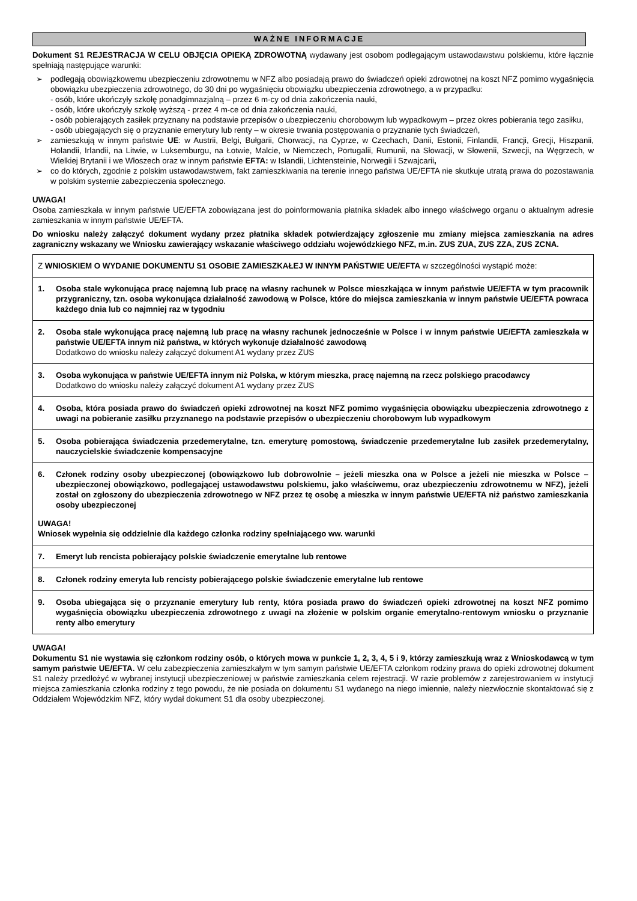WAŻNE INFORMACJE
Dokument S1 REJESTRACJA W CELU OBJĘCIA OPIEKĄ ZDROWOTNĄ wydawany jest osobom podlegającym ustawodawstwu polskiemu, które łącznie spełniają następujące warunki:
➢ podlegają obowiązkowemu ubezpieczeniu zdrowotnemu w NFZ albo posiadają prawo do świadczeń opieki zdrowotnej na koszt NFZ pomimo wygaśnięcia obowiązku ubezpieczenia zdrowotnego, do 30 dni po wygaśnięciu obowiązku ubezpieczenia zdrowotnego, a w przypadku:
- osób, które ukończyły szkołę ponadgimnazjalną – przez 6 m-cy od dnia zakończenia nauki,
- osób, które ukończyły szkołę wyższą - przez 4 m-ce od dnia zakończenia nauki,
- osób pobierających zasiłek przyznany na podstawie przepisów o ubezpieczeniu chorobowym lub wypadkowym – przez okres pobierania tego zasiłku,
- osób ubiegających się o przyznanie emerytury lub renty – w okresie trwania postępowania o przyznanie tych świadczeń,
➢ zamieszkują w innym państwie UE: w Austrii, Belgi, Bułgarii, Chorwacji, na Cyprze, w Czechach, Danii, Estonii, Finlandii, Francji, Grecji, Hiszpanii, Holandii, Irlandii, na Litwie, w Luksemburgu, na Łotwie, Malcie, w Niemczech, Portugalii, Rumunii, na Słowacji, w Słowenii, Szwecji, na Węgrzech, w Wielkiej Brytanii i we Włoszech oraz w innym państwie EFTA: w Islandii, Lichtensteinie, Norwegii i Szwajcarii,
➢ co do których, zgodnie z polskim ustawodawstwem, fakt zamieszkiwania na terenie innego państwa UE/EFTA nie skutkuje utratą prawa do pozostawania w polskim systemie zabezpieczenia społecznego.
UWAGA!
Osoba zamieszkała w innym państwie UE/EFTA zobowiązana jest do poinformowania płatnika składek albo innego właściwego organu o aktualnym adresie zamieszkania w innym państwie UE/EFTA.
Do wniosku należy załączyć dokument wydany przez płatnika składek potwierdzający zgłoszenie mu zmiany miejsca zamieszkania na adres zagraniczny wskazany we Wniosku zawierający wskazanie właściwego oddziału wojewódzkiego NFZ, m.in. ZUS ZUA, ZUS ZZA, ZUS ZCNA.
| Z WNIOSKIEM O WYDANIE DOKUMENTU S1 OSOBIE ZAMIESZKAŁEJ W INNYM PAŃSTWIE UE/EFTA w szczególności wystąpić może: |
| 1. Osoba stale wykonująca pracę najemną lub pracę na własny rachunek w Polsce mieszkająca w innym państwie UE/EFTA w tym pracownik przygraniczny, tzn. osoba wykonująca działalność zawodową w Polsce, które do miejsca zamieszkania w innym państwie UE/EFTA powraca każdego dnia lub co najmniej raz w tygodniu |
| 2. Osoba stale wykonująca pracę najemną lub pracę na własny rachunek jednocześnie w Polsce i w innym państwie UE/EFTA zamieszkała w państwie UE/EFTA innym niż państwa, w których wykonuje działalność zawodową Dodatkowo do wniosku należy załączyć dokument A1 wydany przez ZUS |
| 3. Osoba wykonująca w państwie UE/EFTA innym niż Polska, w którym mieszka, pracę najemną na rzecz polskiego pracodawcy Dodatkowo do wniosku należy załączyć dokument A1 wydany przez ZUS |
| 4. Osoba, która posiada prawo do świadczeń opieki zdrowotnej na koszt NFZ pomimo wygaśnięcia obowiązku ubezpieczenia zdrowotnego z uwagi na pobieranie zasiłku przyznanego na podstawie przepisów o ubezpieczeniu chorobowym lub wypadkowym |
| 5. Osoba pobierająca świadczenia przedemerytalne, tzn. emeryturę pomostową, świadczenie przedemerytalne lub zasiłek przedemerytalny, nauczycielskie świadczenie kompensacyjne |
| 6. Członek rodziny osoby ubezpieczonej (obowiązkowo lub dobrowolnie – jeżeli mieszka ona w Polsce a jeżeli nie mieszka w Polsce – ubezpieczonej obowiązkowo, podlegającej ustawodawstwu polskiemu, jako właściwemu, oraz ubezpieczeniu zdrowotnemu w NFZ), jeżeli został on zgłoszony do ubezpieczenia zdrowotnego w NFZ przez tę osobę a mieszka w innym państwie UE/EFTA niż państwo zamieszkania osoby ubezpieczonej UWAGA! Wniosek wypełnia się oddzielnie dla każdego członka rodziny spełniającego ww. warunki |
| 7. Emeryt lub rencista pobierający polskie świadczenie emerytalne lub rentowe |
| 8. Członek rodziny emeryta lub rencisty pobierającego polskie świadczenie emerytalne lub rentowe |
| 9. Osoba ubiegająca się o przyznanie emerytury lub renty, która posiada prawo do świadczeń opieki zdrowotnej na koszt NFZ pomimo wygaśnięcia obowiązku ubezpieczenia zdrowotnego z uwagi na złożenie w polskim organie emerytalno-rentowym wniosku o przyznanie renty albo emerytury |
UWAGA!
Dokumentu S1 nie wystawia się członkom rodziny osób, o których mowa w punkcie 1, 2, 3, 4, 5 i 9, którzy zamieszkują wraz z Wnioskodawcą w tym samym państwie UE/EFTA. W celu zabezpieczenia zamieszkałym w tym samym państwie UE/EFTA członkom rodziny prawa do opieki zdrowotnej dokument S1 należy przedłożyć w wybranej instytucji ubezpieczeniowej w państwie zamieszkania celem rejestracji. W razie problemów z zarejestrowaniem w instytucji miejsca zamieszkania członka rodziny z tego powodu, że nie posiada on dokumentu S1 wydanego na niego imiennie, należy niezwłocznie skontaktować się z Oddziałem Wojewódzkim NFZ, który wydał dokument S1 dla osoby ubezpieczonej.